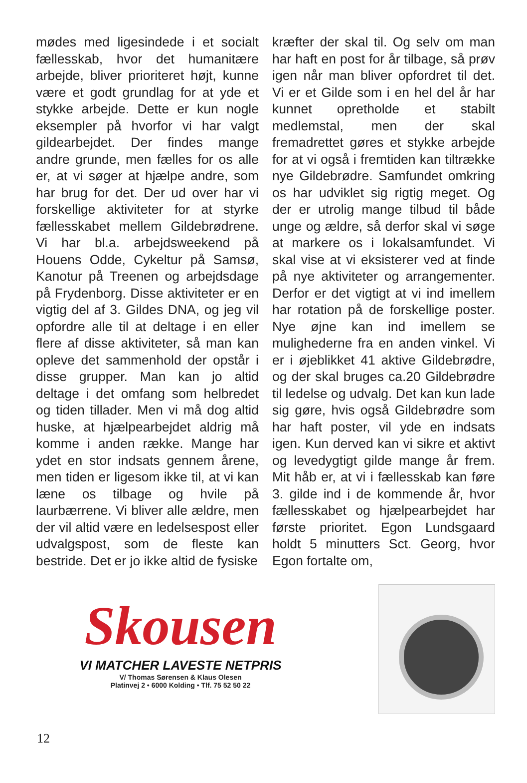mødes med ligesindede i et socialt fællesskab, hvor det humanitære arbejde, bliver prioriteret højt, kunne være et godt grundlag for at yde et stykke arbejde. Dette er kun nogle eksempler på hvorfor vi har valgt gildearbejdet. Der findes mange andre grunde, men fælles for os alle er, at vi søger at hjælpe andre, som har brug for det. Der ud over har vi forskellige aktiviteter for at styrke fællesskabet mellem Gildebrødrene. Vi har bl.a. arbejdsweekend på Houens Odde, Cykeltur på Samsø, Kanotur på Treenen og arbejdsdage på Frydenborg. Disse aktiviteter er en vigtig del af 3. Gildes DNA, og jeg vil opfordre alle til at deltage i en eller flere af disse aktiviteter, så man kan opleve det sammenhold der opstår i disse grupper. Man kan jo altid deltage i det omfang som helbredet og tiden tillader. Men vi må dog altid huske, at hjælpearbejdet aldrig må komme i anden række. Mange har ydet en stor indsats gennem årene, men tiden er ligesom ikke til, at vi kan læne os tilbage og hvile på laurbærrene. Vi bliver alle ældre, men der vil altid være en ledelsespost eller udvalgspost, som de fleste kan bestride. Det er jo ikke altid de fysiske
kræfter der skal til. Og selv om man har haft en post for år tilbage, så prøv igen når man bliver opfordret til det. Vi er et Gilde som i en hel del år har kunnet opretholde et stabilt medlemstal, men der skal fremadrettet gøres et stykke arbejde for at vi også i fremtiden kan tiltrække nye Gildebrødre. Samfundet omkring os har udviklet sig rigtig meget. Og der er utrolig mange tilbud til både unge og ældre, så derfor skal vi søge at markere os i lokalsamfundet. Vi skal vise at vi eksisterer ved at finde på nye aktiviteter og arrangementer. Derfor er det vigtigt at vi ind imellem har rotation på de forskellige poster. Nye øjne kan ind imellem se mulighederne fra en anden vinkel. Vi er i øjeblikket 41 aktive Gildebrødre, og der skal bruges ca.20 Gildebrødre til ledelse og udvalg. Det kan kun lade sig gøre, hvis også Gildebrødre som har haft poster, vil yde en indsats igen. Kun derved kan vi sikre et aktivt og levedygtigt gilde mange år frem. Mit håb er, at vi i fællesskab kan føre 3. gilde ind i de kommende år, hvor fællesskabet og hjælpearbejdet har første prioritet. Egon Lundsgaard holdt 5 minutters Sct. Georg, hvor Egon fortalte om,
Skousen
VI MATCHER LAVESTE NETPRIS
V/ Thomas Sørensen & Klaus Olesen
Platinvej 2 • 6000 Kolding • Tlf. 75 52 50 22
12